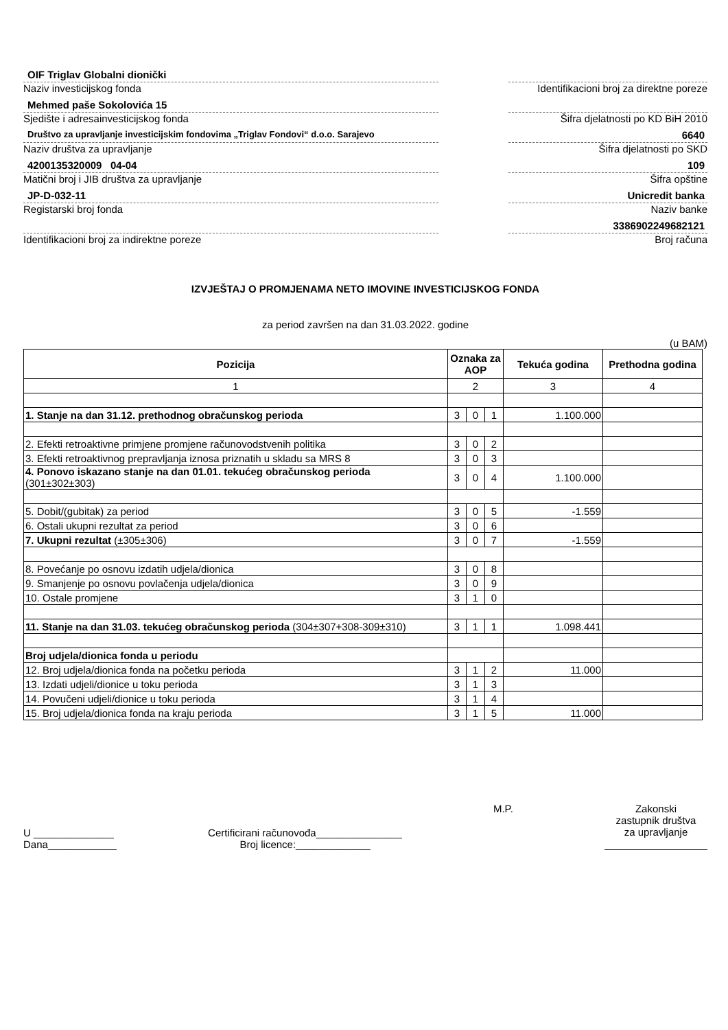OIF Triglav Globalni dionički
Naziv investicijskog fonda
Mehmed paše Sokolovića 15
Sjedište i adresainvesticijskog fonda
Društvo za upravljanje investicijskim fondovima „Triglav Fondovi“ d.o.o. Sarajevo
Naziv društva za upravljanje
4200135320009 04-04
Matični broj i JIB društva za upravljanje
JP-D-032-11
Registarski broj fonda
Identifikacioni broj za indirektne poreze
Identifikacioni broj za direktne poreze
Šifra djelatnosti po KD BiH 2010
6640
Šifra djelatnosti po SKD
109
Šifra opštine
Unicredit banka
Naziv banke
3386902249682121
Broj računa
IZVJEŠTAJ O PROMJENAMA NETO IMOVINE INVESTICIJSKOG FONDA
za period završen na dan 31.03.2022. godine
(u BAM)
| Pozicija | Oznaka za AOP | | | Tekuća godina | Prethodna godina |
| --- | --- | --- | --- | --- | --- |
| 1 | 2 | | | 3 | 4 |
| 1. Stanje na dan 31.12. prethodnog obračunskog perioda | 3 | 0 | 1 | 1.100.000 | |
| 2. Efekti retroaktivne primjene promjene računovodstvenih politika | 3 | 0 | 2 | | |
| 3. Efekti retroaktivnog prepravljanja iznosa priznatih u skladu sa MRS 8 | 3 | 0 | 3 | | |
| 4. Ponovo iskazano stanje na dan 01.01. tekućeg obračunskog perioda (301±302±303) | 3 | 0 | 4 | 1.100.000 | |
| 5. Dobit/(gubitak) za period | 3 | 0 | 5 | -1.559 | |
| 6. Ostali ukupni rezultat za period | 3 | 0 | 6 | | |
| 7. Ukupni rezultat (±305±306) | 3 | 0 | 7 | -1.559 | |
| 8. Povećanje po osnovu izdatih udjela/dionica | 3 | 0 | 8 | | |
| 9. Smanjenje po osnovu povlačenja udjela/dionica | 3 | 0 | 9 | | |
| 10. Ostale promjene | 3 | 1 | 0 | | |
| 11. Stanje na dan 31.03. tekućeg obračunskog perioda (304±307+308-309±310) | 3 | 1 | 1 | 1.098.441 | |
| Broj udjela/dionica fonda u periodu | | | | | |
| 12. Broj udjela/dionica fonda na početku perioda | 3 | 1 | 2 | 11.000 | |
| 13. Izdati udjeli/dionice u toku perioda | 3 | 1 | 3 | | |
| 14. Povučeni udjeli/dionice u toku perioda | 3 | 1 | 4 | | |
| 15. Broj udjela/dionica fonda na kraju perioda | 3 | 1 | 5 | 11.000 | |
U ______________
Dana____________
Certificirani računovođa_______________
Broj licence:_____________
M.P.
Zakonski
zastupnik društva
za upravljanje